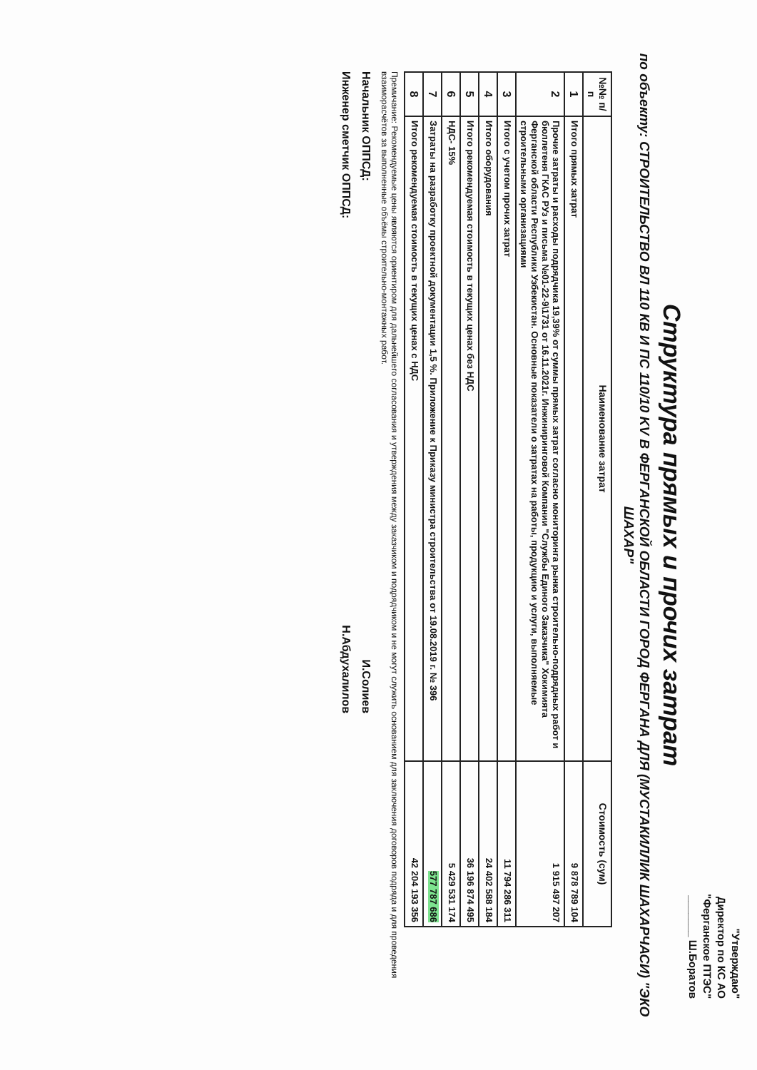"Утверждаю"
Директор по КС АО
"Ферганское ПТЭС"
_______ Ш.Боратов
Структура прямых и прочих затрат
по объекту: СТРОИТЕЛЬСТВО ВЛ 110 КВ И ПС 110/10 KV В ФЕРГАНСКОЙ ОБЛАСТИ ГОРОД ФЕРГАНА ДЛЯ (МУСТАКИЛЛИК ШАХАРЧАСИ) "ЭКО ШАХАР"
| №№ п/п | Наименование затрат | Стоимость (сум) |
| --- | --- | --- |
| 1 | Итого прямых затрат | 9 878 789 104 |
| 2 | Прочие затраты и расходы подрядчика 19,39% от суммы прямых затрат согласно мониторинга рынка строительно-подрядных работ и бюллетеня ГКАС РУз и письма №01-22-9\1731 от 16.11.2021г. Инжиниринговой Компании "Службы Единого Заказчика" Хокимията Ферганской области Республики Узбекистан. Основные показатели о затратах на работы, продукцию и услуги, выполняемые строительными организациями | 1 915 497 207 |
| 3 | Итого с учетом прочих затрат | 11 794 286 311 |
| 4 | Итого оборудования | 24 402 588 184 |
| 5 | Итого рекомендуемая стоимость в текущих ценах без НДС | 36 196 874 495 |
| 6 | НДС- 15% | 5 429 531 174 |
| 7 | Затраты на разработку проектной документации 1,5 %. Приложение к Приказу министра строительства от 19.08.2019 г. № 396 | 577 787 686 |
| 8 | Итого рекомендуемая стоимость в текущих ценах с НДС | 42 204 193 356 |
Премичание: Рекомендуемые цены являются ориентиром для дальнейшего согласования и утверждения между заказчиком и подрядчиком и не могут служить основанием для заключения договоров подряда и для проведения взаиморасчётов за выполненные объёмы строительно-монтажных работ.
Начальник ОППСД: И.Солиев
Инженер сметчик ОППСД: Н.Абдухалилов